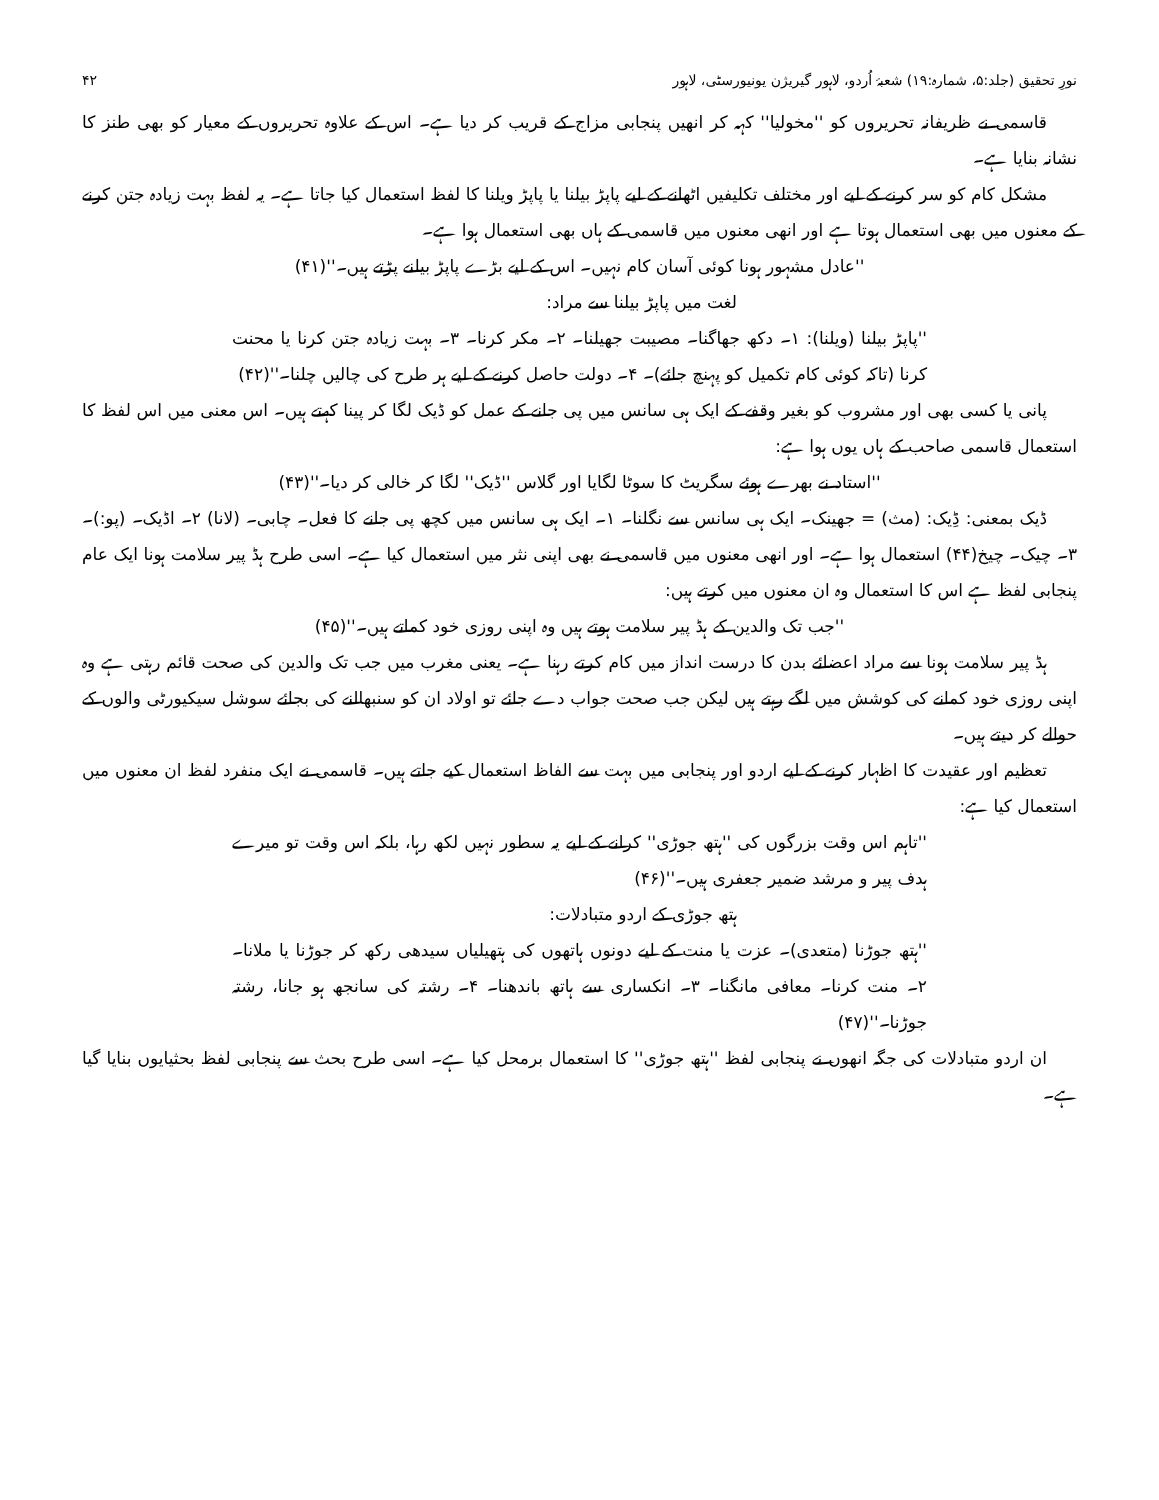نورِ تحقیق (جلد:۵، شمارہ:۱۹) شعبۂ اُردو، لاہور گیریژن یونیورسٹی، لاہور ۴۲
قاسمی نے ظریفانہ تحریروں کو ''مخولیا'' کہہ کر انھیں پنجابی مزاج کے قریب کر دیا ہے۔ اس کے علاوہ تحریروں کے معیار کو بھی طنز کا نشانہ بنایا ہے۔
مشکل کام کو سر کرنے کے لیے اور مختلف تکلیفیں اٹھانے کے لیے پاپڑ بیلنا یا پاپڑ ویلنا کا لفظ استعمال کیا جاتا ہے۔ یہ لفظ بہت زیادہ جتن کرنے کے معنوں میں بھی استعمال ہوتا ہے اور انھی معنوں میں قاسمی کے ہاں بھی استعمال ہوا ہے۔
''عادل مشہور ہونا کوئی آسان کام نہیں۔ اس کے لیے بڑے پاپڑ بیلنے پڑتے ہیں۔''(۴۱)
لغت میں پاپڑ بیلنا سے مراد:
''پاپڑ بیلنا (ویلنا): ۱۔ دکھ جھاگنا۔ مصیبت جھیلنا۔ ۲۔ مکر کرنا۔ ۳۔ بہت زیادہ جتن کرنا یا محنت کرنا (تاکہ کوئی کام تکمیل کو پہنچ جائے)۔ ۴۔ دولت حاصل کرنے کے لیے ہر طرح کی چالیں چلنا۔''(۴۲)
پانی یا کسی بھی اور مشروب کو بغیر وقفے کے ایک ہی سانس میں پی جانے کے عمل کو ڈیک لگا کر پینا کہتے ہیں۔ اس معنی میں اس لفظ کا استعمال قاسمی صاحب کے ہاں یوں ہوا ہے:
''استاد نے بھرے ہوئے سگریٹ کا سوٹا لگایا اور گلاس ''ڈیک'' لگا کر خالی کر دیا۔''(۴۳)
ڈیک بمعنی: ڈِیک: (مث) = جھینک۔ ایک ہی سانس سے نگلنا۔ ۱۔ ایک ہی سانس میں کچھ پی جانے کا فعل۔ چابی۔ (لانا) ۲۔ اڈیک۔ (پو:)۔ ۳۔ چیک۔ چیخ(۴۴) استعمال ہوا ہے۔ اور انھی معنوں میں قاسمی نے بھی اپنی نثر میں استعمال کیا ہے۔ اسی طرح ہڈ پیر سلامت ہونا ایک عام پنجابی لفظ ہے اس کا استعمال وہ ان معنوں میں کرتے ہیں:
''جب تک والدین کے ہڈ پیر سلامت ہوتے ہیں وہ اپنی روزی خود کماتے ہیں۔''(۴۵)
ہڈ پیر سلامت ہونا سے مراد اعضائے بدن کا درست انداز میں کام کرتے رہنا ہے۔ یعنی مغرب میں جب تک والدین کی صحت قائم رہتی ہے وہ اپنی روزی خود کمانے کی کوشش میں لگے رہتے ہیں لیکن جب صحت جواب دے جائے تو اولاد ان کو سنبھالنے کی بجائے سوشل سیکیورٹی والوں کے حوالے کر دیتے ہیں۔
تعظیم اور عقیدت کا اظہار کرنے کے لیے اردو اور پنجابی میں بہت سے الفاظ استعمال کیے جاتے ہیں۔ قاسمی نے ایک منفرد لفظ ان معنوں میں استعمال کیا ہے:
''تاہم اس وقت بزرگوں کی ''ہتھ جوڑی'' کرانے کے لیے یہ سطور نہیں لکھ رہا، بلکہ اس وقت تو میرے ہدف پیر و مرشد ضمیر جعفری ہیں۔''(۴۶)
ہتھ جوڑی کے اردو متبادلات:
''ہتھ جوڑنا (متعدی)۔ عزت یا منت کے لیے دونوں ہاتھوں کی ہتھیلیاں سیدھی رکھ کر جوڑنا یا ملانا۔ ۲۔ منت کرنا۔ معافی مانگنا۔ ۳۔ انکساری سے ہاتھ باندھنا۔ ۴۔ رشتہ کی سانجھ ہو جانا، رشتہ جوڑنا۔''(۴۷)
ان اردو متبادلات کی جگہ انھوں نے پنجابی لفظ ''ہتھ جوڑی'' کا استعمال برمحل کیا ہے۔ اسی طرح بحث سے پنجابی لفظ بحثیایوں بنایا گیا ہے۔